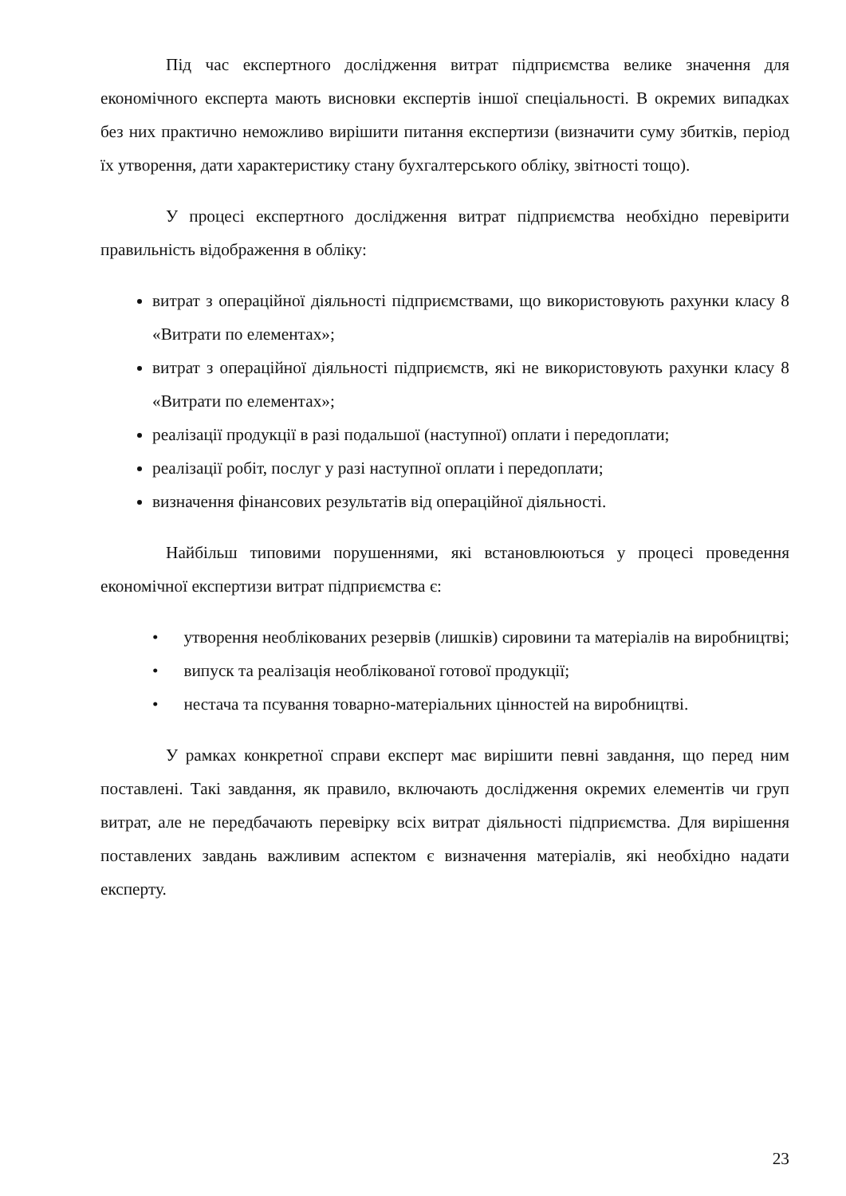Під час експертного дослідження витрат підприємства велике значення для економічного експерта мають висновки експертів іншої спеціальності. В окремих випадках без них практично неможливо вирішити питання експертизи (визначити суму збитків, період їх утворення, дати характеристику стану бухгалтерського обліку, звітності тощо).
У процесі експертного дослідження витрат підприємства необхідно перевірити правильність відображення в обліку:
витрат з операційної діяльності підприємствами, що використовують рахунки класу 8 «Витрати по елементах»;
витрат з операційної діяльності підприємств, які не використовують рахунки класу 8 «Витрати по елементах»;
реалізації продукції в разі подальшої (наступної) оплати і передоплати;
реалізації робіт, послуг у разі наступної оплати і передоплати;
визначення фінансових результатів від операційної діяльності.
Найбільш типовими порушеннями, які встановлюються у процесі проведення економічної експертизи витрат підприємства є:
• утворення необлікованих резервів (лишків) сировини та матеріалів на виробництві;
• випуск та реалізація необлікованої готової продукції;
• нестача та псування товарно-матеріальних цінностей на виробництві.
У рамках конкретної справи експерт має вирішити певні завдання, що перед ним поставлені. Такі завдання, як правило, включають дослідження окремих елементів чи груп витрат, але не передбачають перевірку всіх витрат діяльності підприємства. Для вирішення поставлених завдань важливим аспектом є визначення матеріалів, які необхідно надати експерту.
23